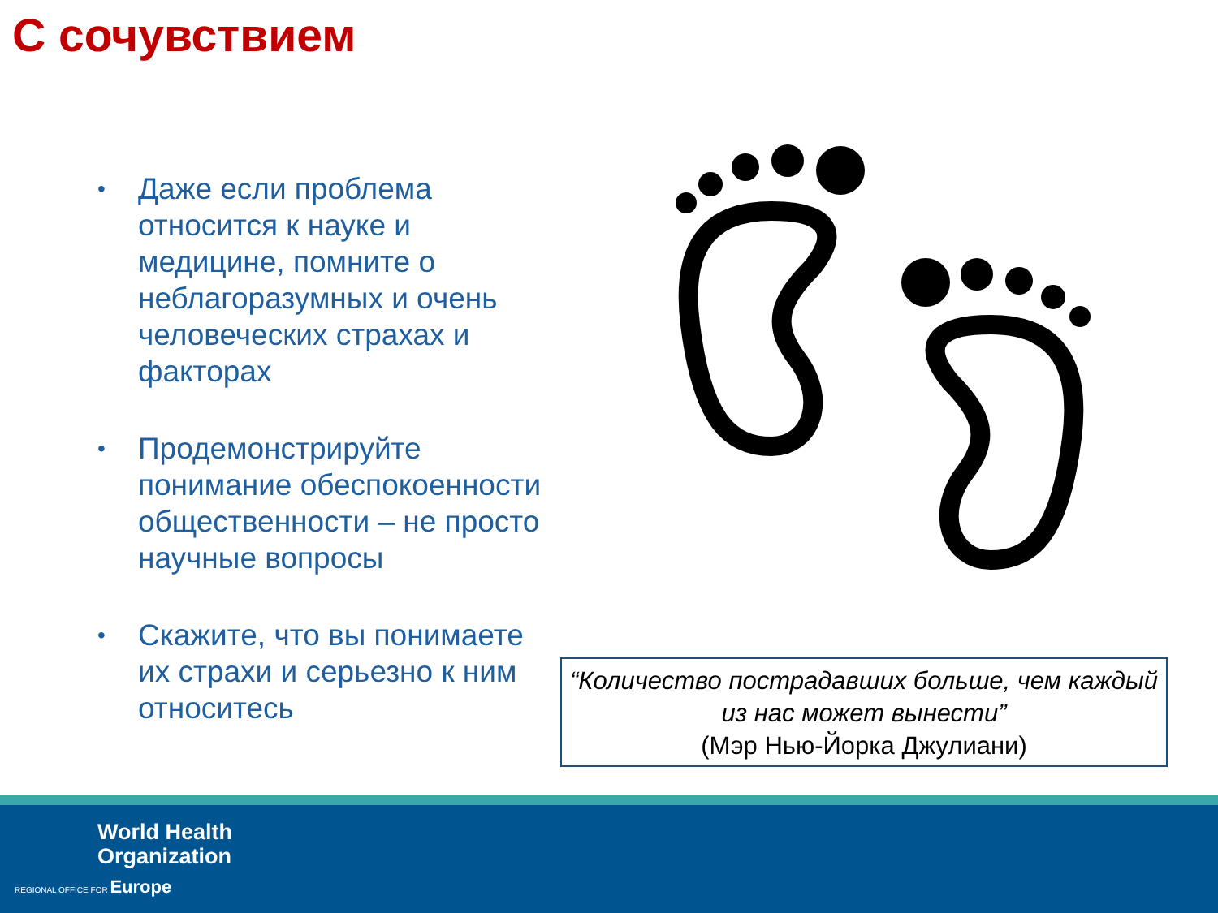С сочувствием
• Даже если проблема относится к науке и медицине, помните о неблагоразумных и очень человеческих страхах и факторах
• Продемонстрируйте понимание обеспокоенности общественности – не просто научные вопросы
• Скажите, что вы понимаете их страхи и серьезно к ним относитесь
“Количество пострадавших больше, чем каждый из нас может вынести”
(Мэр Нью-Йорка Джулиани)
World Health
Organization
REGIONAL OFFICE FOR Europe